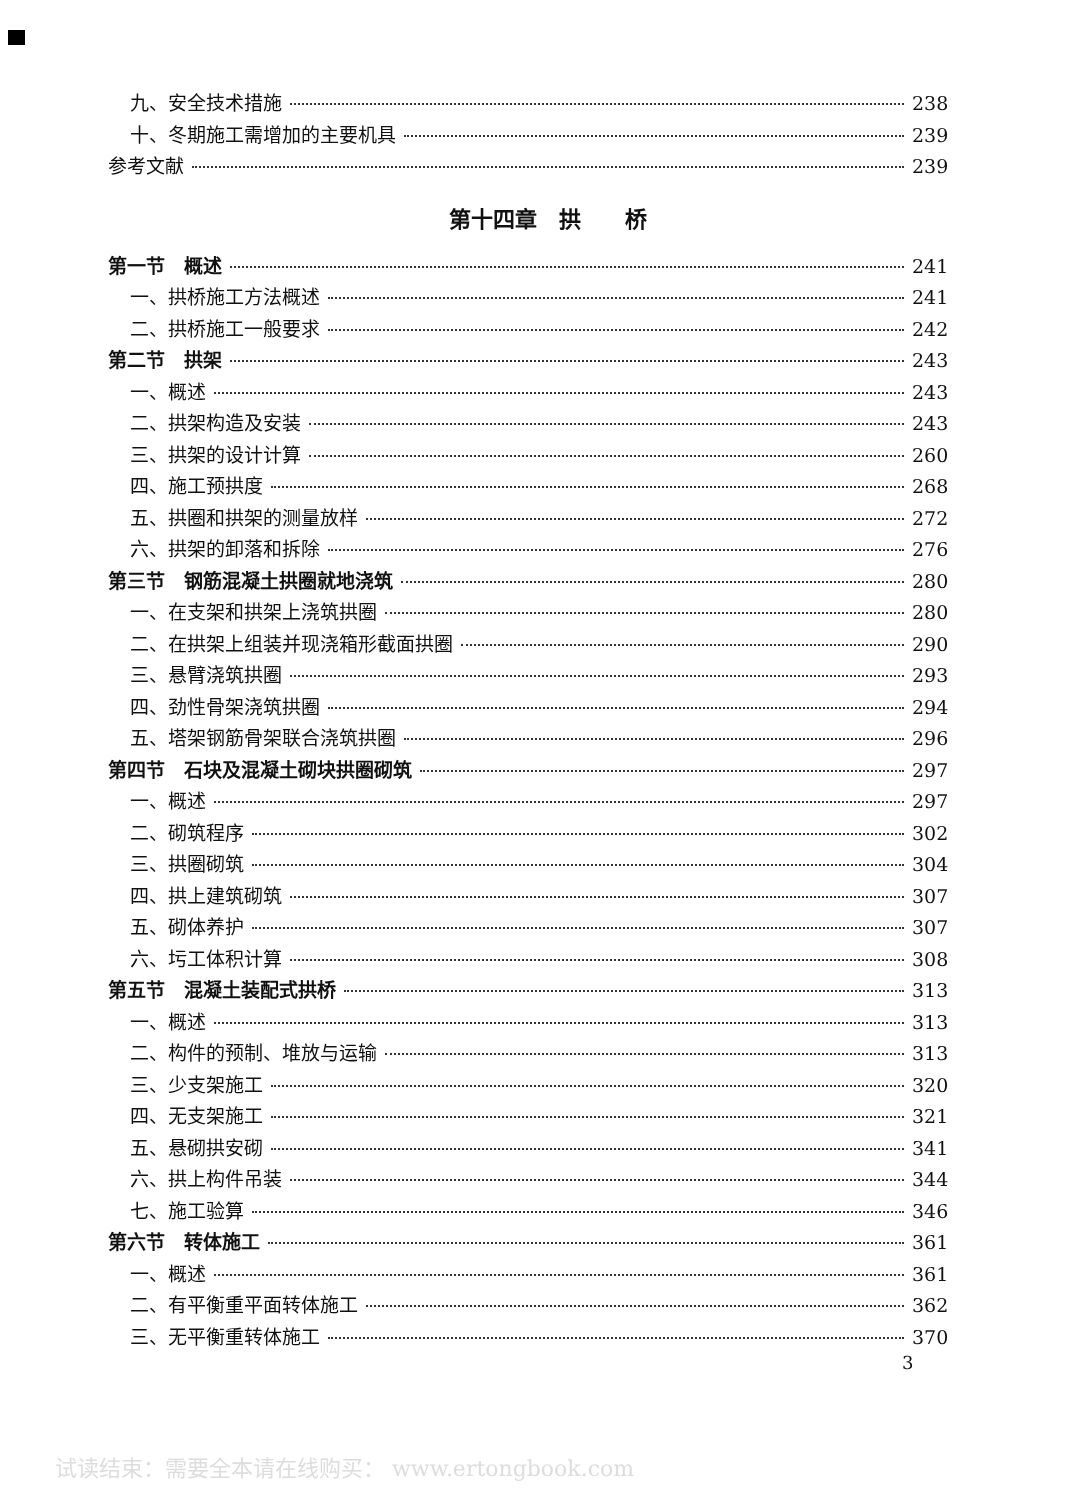九、安全技术措施 238
十、冬期施工需增加的主要机具 239
参考文献 239
第十四章　拱　　桥
第一节　概述 241
一、拱桥施工方法概述 241
二、拱桥施工一般要求 242
第二节　拱架 243
一、概述 243
二、拱架构造及安装 243
三、拱架的设计计算 260
四、施工预拱度 268
五、拱圈和拱架的测量放样 272
六、拱架的卸落和拆除 276
第三节　钢筋混凝土拱圈就地浇筑 280
一、在支架和拱架上浇筑拱圈 280
二、在拱架上组装并现浇箱形截面拱圈 290
三、悬臂浇筑拱圈 293
四、劲性骨架浇筑拱圈 294
五、塔架钢筋骨架联合浇筑拱圈 296
第四节　石块及混凝土砌块拱圈砌筑 297
一、概述 297
二、砌筑程序 302
三、拱圈砌筑 304
四、拱上建筑砌筑 307
五、砌体养护 307
六、圬工体积计算 308
第五节　混凝土装配式拱桥 313
一、概述 313
二、构件的预制、堆放与运输 313
三、少支架施工 320
四、无支架施工 321
五、悬砌拱安砌 341
六、拱上构件吊装 344
七、施工验算 346
第六节　转体施工 361
一、概述 361
二、有平衡重平面转体施工 362
三、无平衡重转体施工 370
3
试读结束：需要全本请在线购买： www.ertongbook.com